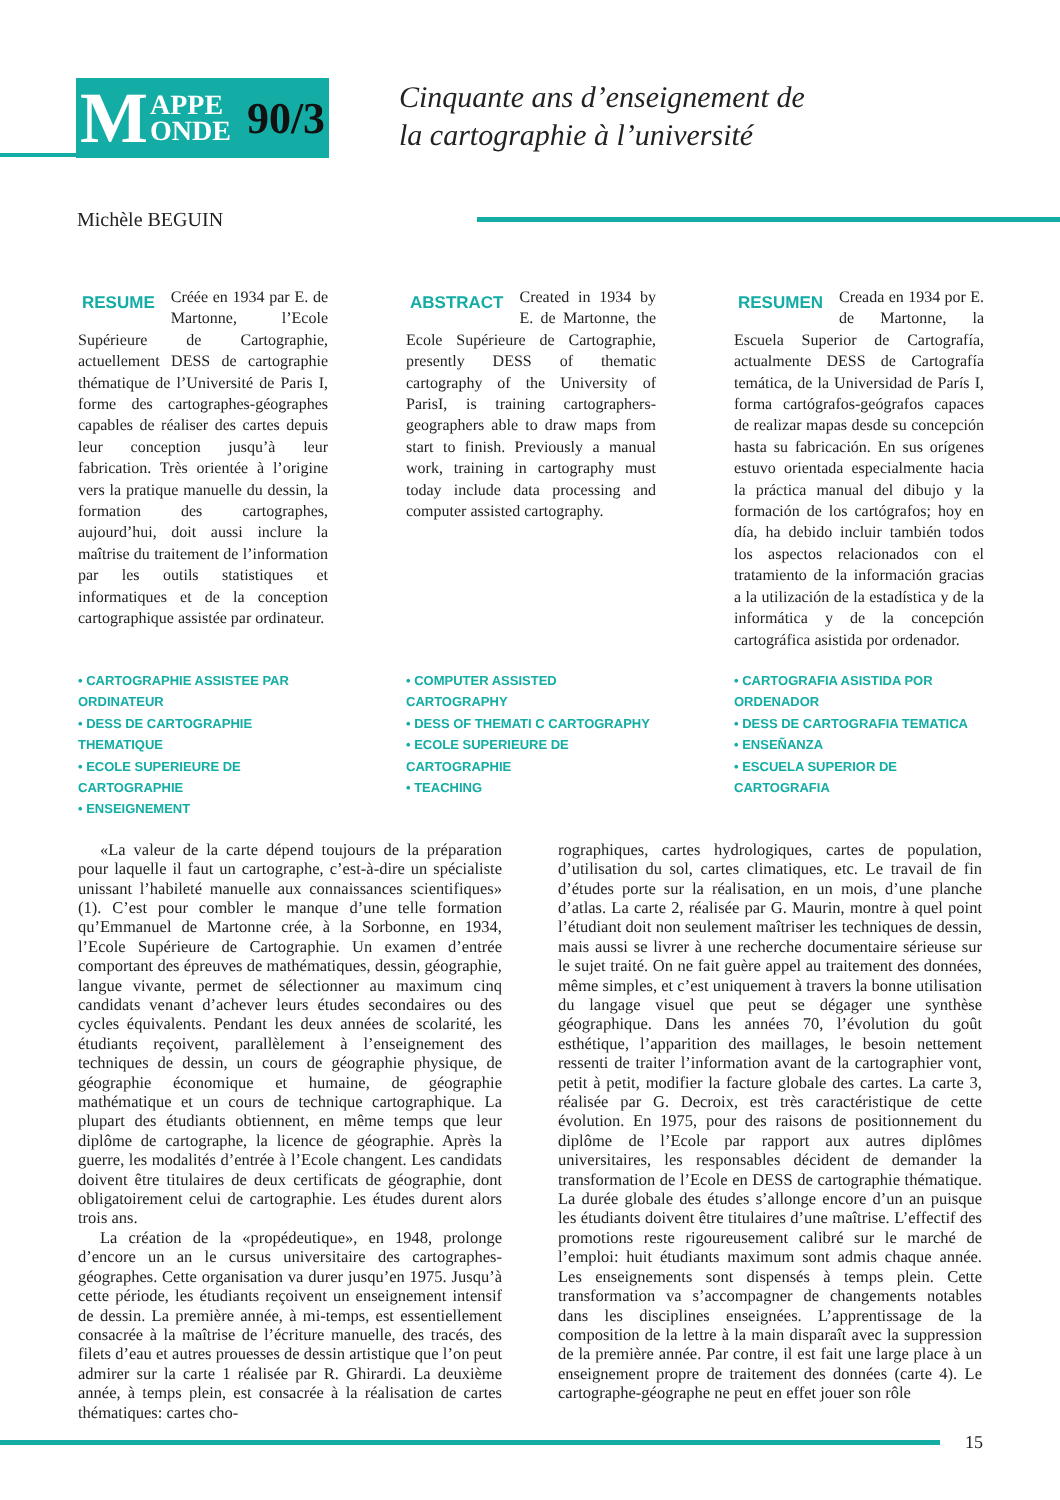M APPE
ONDE 90/3
Cinquante ans d’enseignement de
la cartographie à l’université
Michèle BEGUIN
RESUME Créée en 1934 par E. de Martonne, l’Ecole Supérieure de Cartographie, actuellement DESS de cartographie thématique de l’Université de Paris I, forme des cartographes-géographes capables de réaliser des cartes depuis leur conception jusqu’à leur fabrication. Très orientée à l’origine vers la pratique manuelle du dessin, la formation des cartographes, aujourd’hui, doit aussi inclure la maîtrise du traitement de l’information par les outils statistiques et informatiques et de la conception cartographique assistée par ordinateur.
ABSTRACT Created in 1934 by E. de Martonne, the Ecole Supérieure de Cartographie, presently DESS of thematic cartography of the University of ParisI, is training cartographers-geographers able to draw maps from start to finish. Previously a manual work, training in cartography must today include data processing and computer assisted cartography.
RESUMEN Creada en 1934 por E. de Martonne, la Escuela Superior de Cartografía, actualmente DESS de Cartografía temática, de la Universidad de París I, forma cartógrafos-geógrafos capaces de realizar mapas desde su concepción hasta su fabricación. En sus orígenes estuvo orientada especialmente hacia la práctica manual del dibujo y la formación de los cartógrafos; hoy en día, ha debido incluir también todos los aspectos relacionados con el tratamiento de la información gracias a la utilización de la estadística y de la informática y de la concepción cartográfica asistida por ordenador.
• CARTOGRAPHIE ASSISTEE PAR ORDINATEUR
• DESS DE CARTOGRAPHIE THEMATIQUE
• ECOLE SUPERIEURE DE CARTOGRAPHIE
• ENSEIGNEMENT
• COMPUTER ASSISTED CARTOGRAPHY
• DESS OF THEMATI C CARTOGRAPHY
• ECOLE SUPERIEURE DE CARTOGRAPHIE
• TEACHING
• CARTOGRAFIA ASISTIDA POR ORDENADOR
• DESS DE CARTOGRAFIA TEMATICA
• ENSEÑANZA
• ESCUELA SUPERIOR DE CARTOGRAFIA
«La valeur de la carte dépend toujours de la préparation pour laquelle il faut un cartographe, c’est-à-dire un spécialiste unissant l’habileté manuelle aux connaissances scientifiques» (1). C’est pour combler le manque d’une telle formation qu’Emmanuel de Martonne crée, à la Sorbonne, en 1934, l’Ecole Supérieure de Cartographie. Un examen d’entrée comportant des épreuves de mathématiques, dessin, géographie, langue vivante, permet de sélectionner au maximum cinq candidats venant d’achever leurs études secondaires ou des cycles équivalents. Pendant les deux années de scolarité, les étudiants reçoivent, parallèlement à l’enseignement des techniques de dessin, un cours de géographie physique, de géographie économique et humaine, de géographie mathématique et un cours de technique cartographique. La plupart des étudiants obtiennent, en même temps que leur diplôme de cartographe, la licence de géographie. Après la guerre, les modalités d’entrée à l’Ecole changent. Les candidats doivent être titulaires de deux certificats de géographie, dont obligatoirement celui de cartographie. Les études durent alors trois ans.
La création de la «propédeutique», en 1948, prolonge d’encore un an le cursus universitaire des cartographes-géographes. Cette organisation va durer jusqu’en 1975. Jusqu’à cette période, les étudiants reçoivent un enseignement intensif de dessin. La première année, à mi-temps, est essentiellement consacrée à la maîtrise de l’écriture manuelle, des tracés, des filets d’eau et autres prouesses de dessin artistique que l’on peut admirer sur la carte 1 réalisée par R. Ghirardi. La deuxième année, à temps plein, est consacrée à la réalisation de cartes thématiques: cartes cho-
rographiques, cartes hydrologiques, cartes de population, d’utilisation du sol, cartes climatiques, etc. Le travail de fin d’études porte sur la réalisation, en un mois, d’une planche d’atlas. La carte 2, réalisée par G. Maurin, montre à quel point l’étudiant doit non seulement maîtriser les techniques de dessin, mais aussi se livrer à une recherche documentaire sérieuse sur le sujet traité. On ne fait guère appel au traitement des données, même simples, et c’est uniquement à travers la bonne utilisation du langage visuel que peut se dégager une synthèse géographique. Dans les années 70, l’évolution du goût esthétique, l’apparition des maillages, le besoin nettement ressenti de traiter l’information avant de la cartographier vont, petit à petit, modifier la facture globale des cartes. La carte 3, réalisée par G. Decroix, est très caractéristique de cette évolution. En 1975, pour des raisons de positionnement du diplôme de l’Ecole par rapport aux autres diplômes universitaires, les responsables décident de demander la transformation de l’Ecole en DESS de cartographie thématique. La durée globale des études s’allonge encore d’un an puisque les étudiants doivent être titulaires d’une maîtrise. L’effectif des promotions reste rigoureusement calibré sur le marché de l’emploi: huit étudiants maximum sont admis chaque année. Les enseignements sont dispensés à temps plein. Cette transformation va s’accompagner de changements notables dans les disciplines enseignées. L’apprentissage de la composition de la lettre à la main disparaît avec la suppression de la première année. Par contre, il est fait une large place à un enseignement propre de traitement des données (carte 4). Le cartographe-géographe ne peut en effet jouer son rôle
15